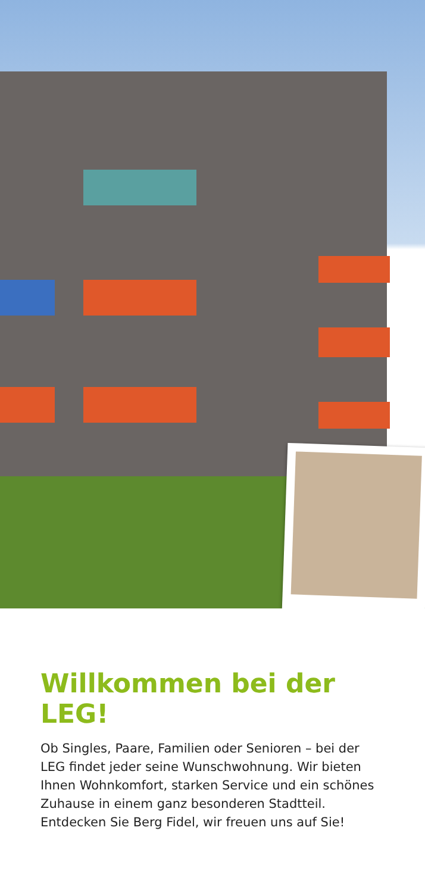Willkommen bei der LEG!
Ob Singles, Paare, Familien oder Senioren – bei der LEG findet jeder seine Wunschwohnung. Wir bieten Ihnen Wohnkomfort, starken Service und ein schönes Zuhause in einem ganz besonderen Stadtteil. Entdecken Sie Berg Fidel, wir freuen uns auf Sie!